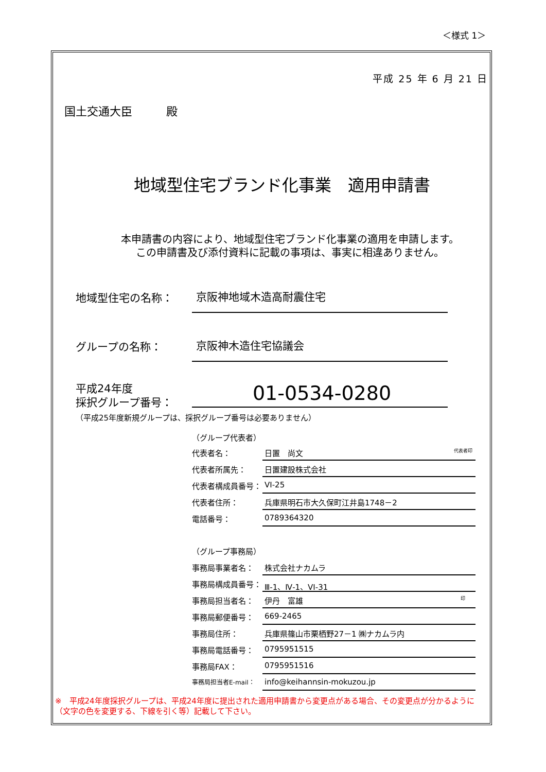＜様式 1＞
平成 25 年 6 月 21 日
国土交通大臣　　　殿
地域型住宅ブランド化事業　適用申請書
本申請書の内容により、地域型住宅ブランド化事業の適用を申請します。
この申請書及び添付資料に記載の事項は、事実に相違ありません。
地域型住宅の名称： 京阪神地域木造高耐震住宅
グループの名称： 京阪神木造住宅協議会
平成24年度
採択グループ番号：
01-0534-0280
（平成25年度新規グループは、採択グループ番号は必要ありません）
（グループ代表者）
代表者名： 日置　尚文 代表者印
代表者所属先： 日置建設株式会社
代表者構成員番号： VI-25
代表者住所： 兵庫県明石市大久保町江井島1748－2
電話番号： 0789364320
（グループ事務局）
事務局事業者名： 株式会社ナカムラ
事務局構成員番号： Ⅲ-1、Ⅳ-1、VI-31
事務局担当者名： 伊丹　富雄 印
事務局郵便番号： 669-2465
事務局住所： 兵庫県篠山市栗栖野27－1 ㈱ナカムラ内
事務局電話番号： 0795951515
事務局FAX： 0795951516
事務局担当者E-mail： info@keihannsin-mokuzou.jp
※　平成24年度採択グループは、平成24年度に提出された適用申請書から変更点がある場合、その変更点が分かるように（文字の色を変更する、下線を引く等）記載して下さい。